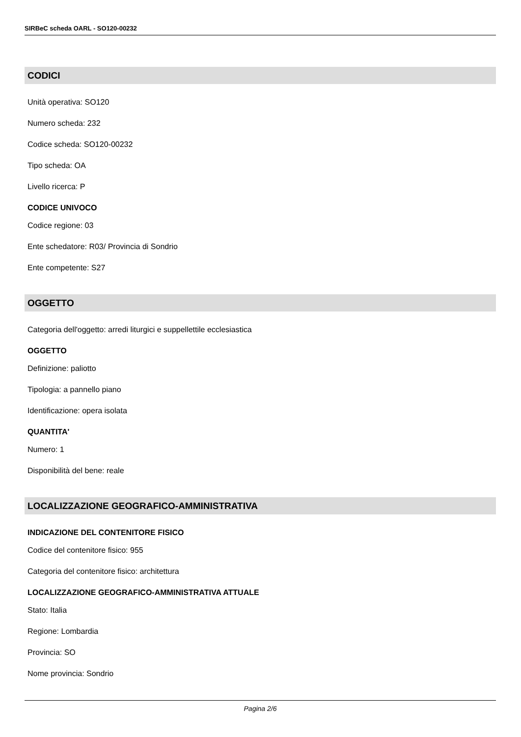SIRBeC scheda OARL - SO120-00232
CODICI
Unità operativa: SO120
Numero scheda: 232
Codice scheda: SO120-00232
Tipo scheda: OA
Livello ricerca: P
CODICE UNIVOCO
Codice regione: 03
Ente schedatore: R03/ Provincia di Sondrio
Ente competente: S27
OGGETTO
Categoria dell'oggetto: arredi liturgici e suppellettile ecclesiastica
OGGETTO
Definizione: paliotto
Tipologia: a pannello piano
Identificazione: opera isolata
QUANTITA'
Numero: 1
Disponibilità del bene: reale
LOCALIZZAZIONE GEOGRAFICO-AMMINISTRATIVA
INDICAZIONE DEL CONTENITORE FISICO
Codice del contenitore fisico: 955
Categoria del contenitore fisico: architettura
LOCALIZZAZIONE GEOGRAFICO-AMMINISTRATIVA ATTUALE
Stato: Italia
Regione: Lombardia
Provincia: SO
Nome provincia: Sondrio
Pagina 2/6